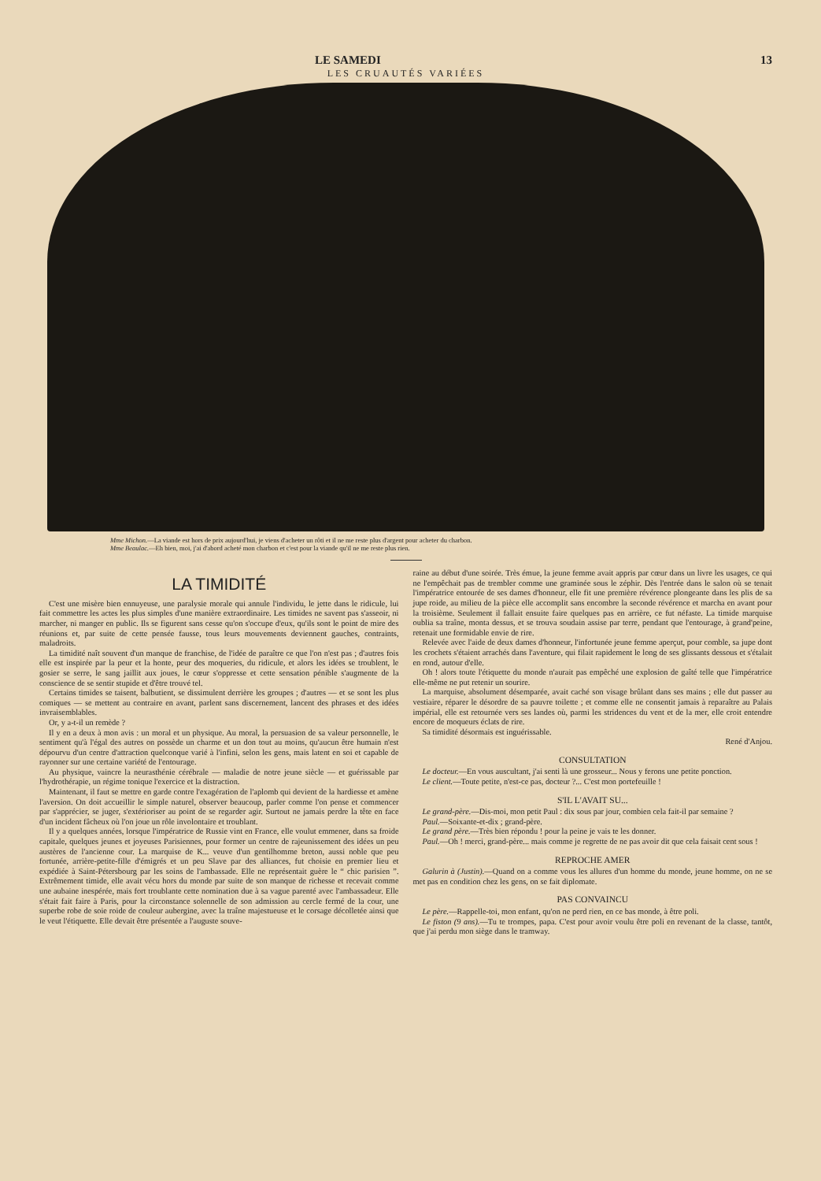LE SAMEDI 13
LES CRUAUTÉS VARIÉES
Mme Michon.—La viande est hors de prix aujourd'hui, je viens d'acheter un rôti et il ne me reste plus d'argent pour acheter du charbon.
Mme Beaulac.—Eh bien, moi, j'ai d'abord acheté mon charbon et c'est pour la viande qu'il ne me reste plus rien.
LA TIMIDITÉ
C'est une misère bien ennuyeuse, une paralysie morale qui annule l'individu, le jette dans le ridicule, lui fait commettre les actes les plus simples d'une manière extraordinaire. Les timides ne savent pas s'asseoir, ni marcher, ni manger en public. Ils se figurent sans cesse qu'on s'occupe d'eux, qu'ils sont le point de mire des réunions et, par suite de cette pensée fausse, tous leurs mouvements deviennent gauches, contraints, maladroits.
La timidité naît souvent d'un manque de franchise, de l'idée de paraître ce que l'on n'est pas ; d'autres fois elle est inspirée par la peur et la honte, peur des moqueries, du ridicule, et alors les idées se troublent, le gosier se serre, le sang jaillit aux joues, le cœur s'oppresse et cette sensation pénible s'augmente de la conscience de se sentir stupide et d'être trouvé tel.
Certains timides se taisent, balbutient, se dissimulent derrière les groupes ; d'autres — et se sont les plus comiques — se mettent au contraire en avant, parlent sans discernement, lancent des phrases et des idées invraisemblables.
Or, y a-t-il un remède ?
Il y en a deux à mon avis : un moral et un physique. Au moral, la persuasion de sa valeur personnelle, le sentiment qu'à l'égal des autres on possède un charme et un don tout au moins, qu'aucun être humain n'est dépourvu d'un centre d'attraction quelconque varié à l'infini, selon les gens, mais latent en soi et capable de rayonner sur une certaine variété de l'entourage.
Au physique, vaincre la neurasthénie cérébrale — maladie de notre jeune siècle — et guérissable par l'hydrothérapie, un régime tonique l'exercice et la distraction.
Maintenant, il faut se mettre en garde contre l'exagération de l'aplomb qui devient de la hardiesse et amène l'aversion. On doit accueillir le simple naturel, observer beaucoup, parler comme l'on pense et commencer par s'apprécier, se juger, s'extérioriser au point de se regarder agir. Surtout ne jamais perdre la tête en face d'un incident fâcheux où l'on joue un rôle involontaire et troublant.
Il y a quelques années, lorsque l'impératrice de Russie vint en France, elle voulut emmener, dans sa froide capitale, quelques jeunes et joyeuses Parisiennes, pour former un centre de rajeunissement des idées un peu austères de l'ancienne cour. La marquise de K... veuve d'un gentilhomme breton, aussi noble que peu fortunée, arrière-petite-fille d'émigrés et un peu Slave par des alliances, fut choisie en premier lieu et expédiée à Saint-Pétersbourg par les soins de l'ambassade. Elle ne représentait guère le “ chic parisien ”. Extrêmement timide, elle avait vécu hors du monde par suite de son manque de richesse et recevait comme une aubaine inespérée, mais fort troublante cette nomination due à sa vague parenté avec l'ambassadeur. Elle s'était fait faire à Paris, pour la circonstance solennelle de son admission au cercle fermé de la cour, une superbe robe de soie roide de couleur aubergine, avec la traîne majestueuse et le corsage décolletée ainsi que le veut l'étiquette. Elle devait être présentée a l'auguste souve-
raine au début d'une soirée. Très émue, la jeune femme avait appris par cœur dans un livre les usages, ce qui ne l'empêchait pas de trembler comme une graminée sous le zéphir. Dès l'entrée dans le salon où se tenait l'impératrice entourée de ses dames d'honneur, elle fit une première révérence plongeante dans les plis de sa jupe roide, au milieu de la pièce elle accomplit sans encombre la seconde révérence et marcha en avant pour la troisième. Seulement il fallait ensuite faire quelques pas en arrière, ce fut néfaste. La timide marquise oublia sa traîne, monta dessus, et se trouva soudain assise par terre, pendant que l'entourage, à grand'peine, retenait une formidable envie de rire.
Relevée avec l'aide de deux dames d'honneur, l'infortunée jeune femme aperçut, pour comble, sa jupe dont les crochets s'étaient arrachés dans l'aventure, qui filait rapidement le long de ses glissants dessous et s'étalait en rond, autour d'elle.
Oh ! alors toute l'étiquette du monde n'aurait pas empêché une explosion de gaîté telle que l'impératrice elle-même ne put retenir un sourire.
La marquise, absolument désemparée, avait caché son visage brûlant dans ses mains ; elle dut passer au vestiaire, réparer le désordre de sa pauvre toilette ; et comme elle ne consentit jamais à reparaître au Palais impérial, elle est retournée vers ses landes où, parmi les stridences du vent et de la mer, elle croit entendre encore de moqueurs éclats de rire.
Sa timidité désormais est inguérissable.
René d'Anjou.
CONSULTATION
Le docteur.—En vous auscultant, j'ai senti là une grosseur... Nous y ferons une petite ponction.
Le client.—Toute petite, n'est-ce pas, docteur ?... C'est mon portefeuille !
S'IL L'AVAIT SU...
Le grand-père.—Dis-moi, mon petit Paul : dix sous par jour, combien cela fait-il par semaine ?
Paul.—Soixante-et-dix ; grand-père.
Le grand père.—Très bien répondu ! pour la peine je vais te les donner.
Paul.—Oh ! merci, grand-père... mais comme je regrette de ne pas avoir dit que cela faisait cent sous !
REPROCHE AMER
Galurin à (Justin).—Quand on a comme vous les allures d'un homme du monde, jeune homme, on ne se met pas en condition chez les gens, on se fait diplomate.
PAS CONVAINCU
Le père.—Rappelle-toi, mon enfant, qu'on ne perd rien, en ce bas monde, à être poli.
Le fiston (9 ans).—Tu te trompes, papa. C'est pour avoir voulu être poli en revenant de la classe, tantôt, que j'ai perdu mon siège dans le tramway.